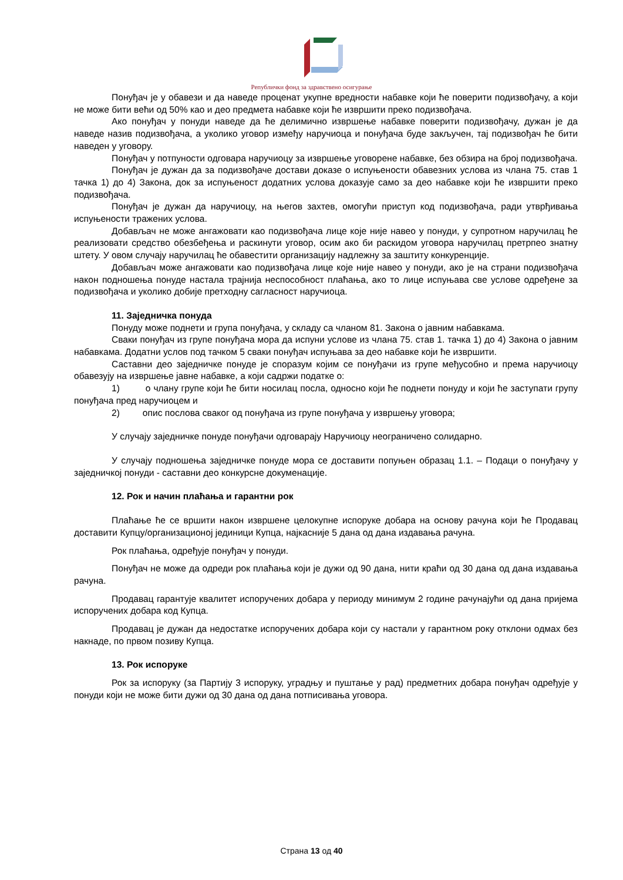Републички фонд за здравствено осигурање
Понуђач је у обавези и да наведе проценат укупне вредности набавке који ће поверити подизвођачу, а који не може бити већи од 50% као и део предмета набавке који ће извршити преко подизвођача.
Ако понуђач у понуди наведе да ће делимично извршење набавке поверити подизвођачу, дужан је да наведе назив подизвођача, а уколико уговор између наручиоца и понуђача буде закључен, тај подизвођач ће бити наведен у уговору.
Понуђач у потпуности одговара наручиоцу за извршење уговорене набавке, без обзира на број подизвођача.
Понуђач је дужан да за подизвођаче достави доказе о испуњености обавезних услова из члана 75. став 1 тачка 1) до 4) Закона, док за испуњеност додатних услова доказује само за део набавке који ће извршити преко подизвођача.
Понуђач је дужан да наручиоцу, на његов захтев, омогући приступ код подизвођача, ради утврђивања испуњености тражених услова.
Добављач не може ангажовати као подизвођача лице које није навео у понуди, у супротном наручилац ће реализовати средство обезбеђења и раскинути уговор, осим ако би раскидом уговора наручилац претрпео знатну штету. У овом случају наручилац ће обавестити организацију надлежну за заштиту конкуренције.
Добављач може ангажовати као подизвођача лице које није навео у понуди, ако је на страни подизвођача након подношења понуде настала трајнија неспособност плаћања, ако то лице испуњава све услове одређене за подизвођача и уколико добије претходну сагласност наручиоца.
11. Заједничка понуда
Понуду може поднети и група понуђача, у складу са чланом 81. Закона о јавним набавкама.
Сваки понуђач из групе понуђача мора да испуни услове из члана 75. став 1. тачка 1) до 4) Закона о јавним набавкама. Додатни услов под тачком 5 сваки понуђач испуњава за део набавке који ће извршити.
Саставни део заједничке понуде је споразум којим се понуђачи из групе међусобно и према наручиоцу обавезују на извршење јавне набавке, а који садржи податке о:
1) о члану групе који ће бити носилац посла, односно који ће поднети понуду и који ће заступати групу понуђача пред наручиоцем и
2) опис послова сваког од понуђача из групе понуђача у извршењу уговора;
У случају заједничке понуде понуђачи одговарају Наручиоцу неограничено солидарно.
У случају подношења заједничке понуде мора се доставити попуњен образац 1.1. – Подаци о понуђачу у заједничкој понуди - саставни део конкурсне докуменације.
12. Рок и начин плаћања и гарантни рок
Плаћање ће се вршити након извршене целокупне испоруке добара на основу рачуна који ће Продавац доставити Купцу/организационој јединици Купца, најкасније 5 дана од дана издавања рачуна.
Рок плаћања, одређује понуђач у понуди.
Понуђач не може да одреди рок плаћања који је дужи од 90 дана, нити краћи од 30 дана од дана издавања рачуна.
Продавац гарантује квалитет испоручених добара у периоду минимум 2 године рачунајући од дана пријема испоручених добара код Купца.
Продавац је дужан да недостатке испоручених добара који су настали у гарантном року отклони одмах без накнаде, по првом позиву Купца.
13. Рок испоруке
Рок за испоруку (за Партију 3 испоруку, уградњу и пуштање у рад) предметних добара понуђач одређује у понуди који не може бити дужи од 30 дана од дана потписивања уговора.
Страна 13 од 40